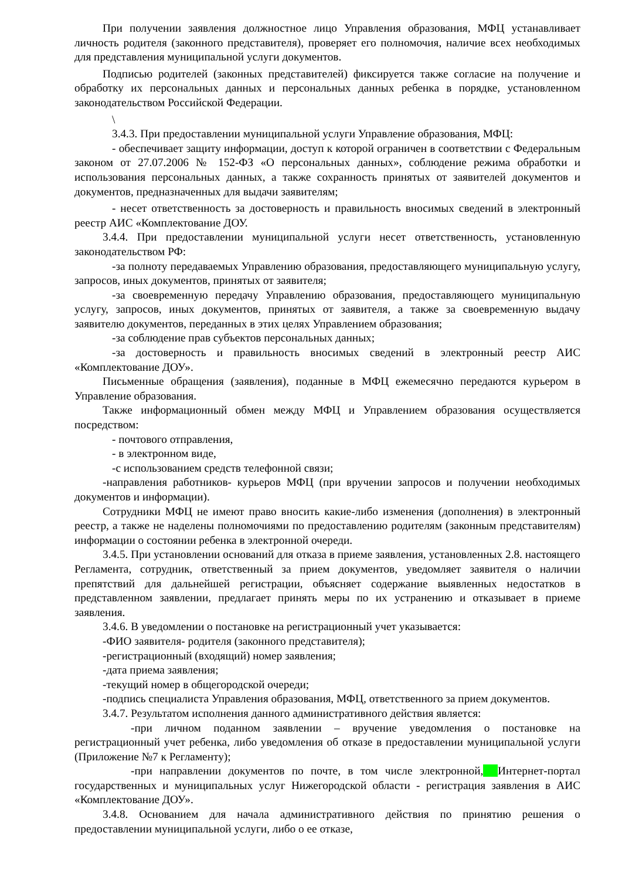При получении заявления должностное лицо Управления образования, МФЦ устанавливает личность родителя (законного представителя), проверяет его полномочия, наличие всех необходимых для представления муниципальной услуги документов.
Подписью родителей (законных представителей) фиксируется также согласие на получение и обработку их персональных данных и персональных данных ребенка в порядке, установленном законодательством Российской Федерации.
\
3.4.3. При предоставлении муниципальной услуги Управление образования, МФЦ:
- обеспечивает защиту информации, доступ к которой ограничен в соответствии с Федеральным законом от 27.07.2006 № 152-ФЗ «О персональных данных», соблюдение режима обработки и использования персональных данных, а также сохранность принятых от заявителей документов и документов, предназначенных для выдачи заявителям;
- несет ответственность за достоверность и правильность вносимых сведений в электронный реестр АИС «Комплектование ДОУ.
3.4.4. При предоставлении муниципальной услуги несет ответственность, установленную законодательством РФ:
-за полноту передаваемых Управлению образования, предоставляющего муниципальную услугу, запросов, иных документов, принятых от заявителя;
-за своевременную передачу Управлению образования, предоставляющего муниципальную услугу, запросов, иных документов, принятых от заявителя, а также за своевременную выдачу заявителю документов, переданных в этих целях Управлением образования;
-за соблюдение прав субъектов персональных данных;
-за достоверность и правильность вносимых сведений в электронный реестр АИС «Комплектование ДОУ».
Письменные обращения (заявления), поданные в МФЦ ежемесячно передаются курьером в Управление образования.
Также информационный обмен между МФЦ и Управлением образования осуществляется посредством:
- почтового отправления,
- в электронном виде,
-с использованием средств телефонной связи;
-направления работников- курьеров МФЦ (при вручении запросов и получении необходимых документов и информации).
Сотрудники МФЦ не имеют право вносить какие-либо изменения (дополнения) в электронный реестр, а также не наделены полномочиями по предоставлению родителям (законным представителям) информации о состоянии ребенка в электронной очереди.
3.4.5. При установлении оснований для отказа в приеме заявления, установленных 2.8. настоящего Регламента, сотрудник, ответственный за прием документов, уведомляет заявителя о наличии препятствий для дальнейшей регистрации, объясняет содержание выявленных недостатков в представленном заявлении, предлагает принять меры по их устранению и отказывает в приеме заявления.
3.4.6. В уведомлении о постановке на регистрационный учет указывается:
-ФИО заявителя- родителя (законного представителя);
-регистрационный (входящий) номер заявления;
-дата приема заявления;
-текущий номер в общегородской очереди;
-подпись специалиста Управления образования, МФЦ, ответственного за прием документов.
3.4.7. Результатом исполнения данного административного действия является:
-при личном поданном заявлении – вручение уведомления о постановке на регистрационный учет ребенка, либо уведомления об отказе в предоставлении муниципальной услуги (Приложение №7 к Регламенту);
-при направлении документов по почте, в том числе электронной, Интернет-портал государственных и муниципальных услуг Нижегородской области - регистрация заявления в АИС «Комплектование ДОУ».
3.4.8. Основанием для начала административного действия по принятию решения о предоставлении муниципальной услуги, либо о ее отказе,